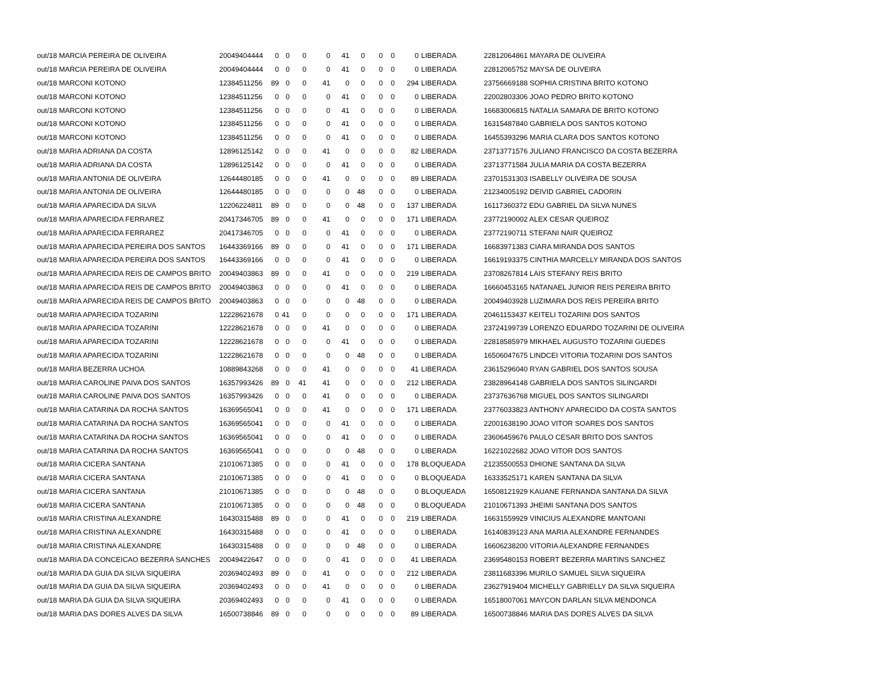| out/18 MARCIA PEREIRA DE OLIVEIRA | 20049404444 | 0 | 0 | 0 | 0 | 41 | 0 | 0 | 0 | 0 | LIBERADA | 22812064861 MAYARA DE OLIVEIRA |
| out/18 MARCIA PEREIRA DE OLIVEIRA | 20049404444 | 0 | 0 | 0 | 0 | 41 | 0 | 0 | 0 | 0 | LIBERADA | 22812065752 MAYSA DE OLIVEIRA |
| out/18 MARCONI KOTONO | 12384511256 | 89 | 0 | 0 | 41 | 0 | 0 | 0 | 0 | 294 | LIBERADA | 23756669188 SOPHIA CRISTINA BRITO KOTONO |
| out/18 MARCONI KOTONO | 12384511256 | 0 | 0 | 0 | 0 | 41 | 0 | 0 | 0 | 0 | LIBERADA | 22002803306 JOAO PEDRO BRITO KOTONO |
| out/18 MARCONI KOTONO | 12384511256 | 0 | 0 | 0 | 0 | 41 | 0 | 0 | 0 | 0 | LIBERADA | 16683006815 NATALIA SAMARA DE BRITO KOTONO |
| out/18 MARCONI KOTONO | 12384511256 | 0 | 0 | 0 | 0 | 41 | 0 | 0 | 0 | 0 | LIBERADA | 16315487840 GABRIELA DOS SANTOS KOTONO |
| out/18 MARCONI KOTONO | 12384511256 | 0 | 0 | 0 | 0 | 41 | 0 | 0 | 0 | 0 | LIBERADA | 16455393296 MARIA CLARA DOS SANTOS KOTONO |
| out/18 MARIA ADRIANA DA COSTA | 12896125142 | 0 | 0 | 0 | 41 | 0 | 0 | 0 | 0 | 82 | LIBERADA | 23713771576 JULIANO FRANCISCO DA COSTA BEZERRA |
| out/18 MARIA ADRIANA DA COSTA | 12896125142 | 0 | 0 | 0 | 0 | 41 | 0 | 0 | 0 | 0 | LIBERADA | 23713771584 JULIA MARIA DA COSTA BEZERRA |
| out/18 MARIA ANTONIA DE OLIVEIRA | 12644480185 | 0 | 0 | 0 | 41 | 0 | 0 | 0 | 0 | 89 | LIBERADA | 23701531303 ISABELLY OLIVEIRA DE SOUSA |
| out/18 MARIA ANTONIA DE OLIVEIRA | 12644480185 | 0 | 0 | 0 | 0 | 0 | 48 | 0 | 0 | 0 | LIBERADA | 21234005192 DEIVID GABRIEL CADORIN |
| out/18 MARIA APARECIDA DA SILVA | 12206224811 | 89 | 0 | 0 | 0 | 0 | 48 | 0 | 0 | 137 | LIBERADA | 16117360372 EDU GABRIEL DA SILVA NUNES |
| out/18 MARIA APARECIDA FERRAREZ | 20417346705 | 89 | 0 | 0 | 41 | 0 | 0 | 0 | 0 | 171 | LIBERADA | 23772190002 ALEX CESAR QUEIROZ |
| out/18 MARIA APARECIDA FERRAREZ | 20417346705 | 0 | 0 | 0 | 0 | 41 | 0 | 0 | 0 | 0 | LIBERADA | 23772190711 STEFANI NAIR QUEIROZ |
| out/18 MARIA APARECIDA PEREIRA DOS SANTOS | 16443369166 | 89 | 0 | 0 | 0 | 41 | 0 | 0 | 0 | 171 | LIBERADA | 16683971383 CIARA MIRANDA DOS SANTOS |
| out/18 MARIA APARECIDA PEREIRA DOS SANTOS | 16443369166 | 0 | 0 | 0 | 0 | 41 | 0 | 0 | 0 | 0 | LIBERADA | 16619193375 CINTHIA MARCELLY MIRANDA DOS SANTOS |
| out/18 MARIA APARECIDA REIS DE CAMPOS BRITO | 20049403863 | 89 | 0 | 0 | 41 | 0 | 0 | 0 | 0 | 219 | LIBERADA | 23708267814 LAIS STEFANY REIS BRITO |
| out/18 MARIA APARECIDA REIS DE CAMPOS BRITO | 20049403863 | 0 | 0 | 0 | 0 | 41 | 0 | 0 | 0 | 0 | LIBERADA | 16660453165 NATANAEL JUNIOR REIS PEREIRA BRITO |
| out/18 MARIA APARECIDA REIS DE CAMPOS BRITO | 20049403863 | 0 | 0 | 0 | 0 | 0 | 48 | 0 | 0 | 0 | LIBERADA | 20049403928 LUZIMARA DOS REIS PEREIRA BRITO |
| out/18 MARIA APARECIDA TOZARINI | 12228621678 | 0 | 41 | 0 | 0 | 0 | 0 | 0 | 0 | 171 | LIBERADA | 20461153437 KEITELI TOZARINI DOS SANTOS |
| out/18 MARIA APARECIDA TOZARINI | 12228621678 | 0 | 0 | 0 | 41 | 0 | 0 | 0 | 0 | 0 | LIBERADA | 23724199739 LORENZO EDUARDO TOZARINI DE OLIVEIRA |
| out/18 MARIA APARECIDA TOZARINI | 12228621678 | 0 | 0 | 0 | 0 | 41 | 0 | 0 | 0 | 0 | LIBERADA | 22818585979 MIKHAEL AUGUSTO TOZARINI GUEDES |
| out/18 MARIA APARECIDA TOZARINI | 12228621678 | 0 | 0 | 0 | 0 | 0 | 48 | 0 | 0 | 0 | LIBERADA | 16506047675 LINDCEI VITORIA TOZARINI DOS SANTOS |
| out/18 MARIA BEZERRA UCHOA | 10889843268 | 0 | 0 | 0 | 41 | 0 | 0 | 0 | 0 | 41 | LIBERADA | 23615296040 RYAN GABRIEL DOS SANTOS SOUSA |
| out/18 MARIA CAROLINE PAIVA DOS SANTOS | 16357993426 | 89 | 0 | 41 | 41 | 0 | 0 | 0 | 0 | 212 | LIBERADA | 23828964148 GABRIELA DOS SANTOS SILINGARDI |
| out/18 MARIA CAROLINE PAIVA DOS SANTOS | 16357993426 | 0 | 0 | 0 | 41 | 0 | 0 | 0 | 0 | 0 | LIBERADA | 23737636768 MIGUEL DOS SANTOS SILINGARDI |
| out/18 MARIA CATARINA DA ROCHA SANTOS | 16369565041 | 0 | 0 | 0 | 41 | 0 | 0 | 0 | 0 | 171 | LIBERADA | 23776033823 ANTHONY APARECIDO DA COSTA SANTOS |
| out/18 MARIA CATARINA DA ROCHA SANTOS | 16369565041 | 0 | 0 | 0 | 0 | 41 | 0 | 0 | 0 | 0 | LIBERADA | 22001638190 JOAO VITOR SOARES DOS SANTOS |
| out/18 MARIA CATARINA DA ROCHA SANTOS | 16369565041 | 0 | 0 | 0 | 0 | 41 | 0 | 0 | 0 | 0 | LIBERADA | 23606459676 PAULO CESAR BRITO DOS SANTOS |
| out/18 MARIA CATARINA DA ROCHA SANTOS | 16369565041 | 0 | 0 | 0 | 0 | 0 | 48 | 0 | 0 | 0 | LIBERADA | 16221022682 JOAO VITOR DOS SANTOS |
| out/18 MARIA CICERA SANTANA | 21010671385 | 0 | 0 | 0 | 0 | 41 | 0 | 0 | 0 | 178 | BLOQUEADA | 21235500553 DHIONE SANTANA DA SILVA |
| out/18 MARIA CICERA SANTANA | 21010671385 | 0 | 0 | 0 | 0 | 41 | 0 | 0 | 0 | 0 | BLOQUEADA | 16333525171 KAREN SANTANA DA SILVA |
| out/18 MARIA CICERA SANTANA | 21010671385 | 0 | 0 | 0 | 0 | 0 | 48 | 0 | 0 | 0 | BLOQUEADA | 16508121929 KAUANE FERNANDA SANTANA DA SILVA |
| out/18 MARIA CICERA SANTANA | 21010671385 | 0 | 0 | 0 | 0 | 0 | 48 | 0 | 0 | 0 | BLOQUEADA | 21010671393 JHEIMI SANTANA DOS SANTOS |
| out/18 MARIA CRISTINA ALEXANDRE | 16430315488 | 89 | 0 | 0 | 0 | 41 | 0 | 0 | 0 | 219 | LIBERADA | 16631559929 VINICIUS ALEXANDRE MANTOANI |
| out/18 MARIA CRISTINA ALEXANDRE | 16430315488 | 0 | 0 | 0 | 0 | 41 | 0 | 0 | 0 | 0 | LIBERADA | 16140839123 ANA MARIA ALEXANDRE FERNANDES |
| out/18 MARIA CRISTINA ALEXANDRE | 16430315488 | 0 | 0 | 0 | 0 | 0 | 48 | 0 | 0 | 0 | LIBERADA | 16606238200 VITORIA ALEXANDRE FERNANDES |
| out/18 MARIA DA CONCEICAO BEZERRA SANCHES | 20049422647 | 0 | 0 | 0 | 0 | 41 | 0 | 0 | 0 | 41 | LIBERADA | 23695480153 ROBERT BEZERRA MARTINS SANCHEZ |
| out/18 MARIA DA GUIA DA SILVA SIQUEIRA | 20369402493 | 89 | 0 | 0 | 41 | 0 | 0 | 0 | 0 | 212 | LIBERADA | 23811683396 MURILO SAMUEL SILVA SIQUEIRA |
| out/18 MARIA DA GUIA DA SILVA SIQUEIRA | 20369402493 | 0 | 0 | 0 | 41 | 0 | 0 | 0 | 0 | 0 | LIBERADA | 23627919404 MICHELLY GABRIELLY DA SILVA SIQUEIRA |
| out/18 MARIA DA GUIA DA SILVA SIQUEIRA | 20369402493 | 0 | 0 | 0 | 0 | 41 | 0 | 0 | 0 | 0 | LIBERADA | 16518007061 MAYCON DARLAN SILVA MENDONCA |
| out/18 MARIA DAS DORES ALVES DA SILVA | 16500738846 | 89 | 0 | 0 | 0 | 0 | 0 | 0 | 0 | 89 | LIBERADA | 16500738846 MARIA DAS DORES ALVES DA SILVA |